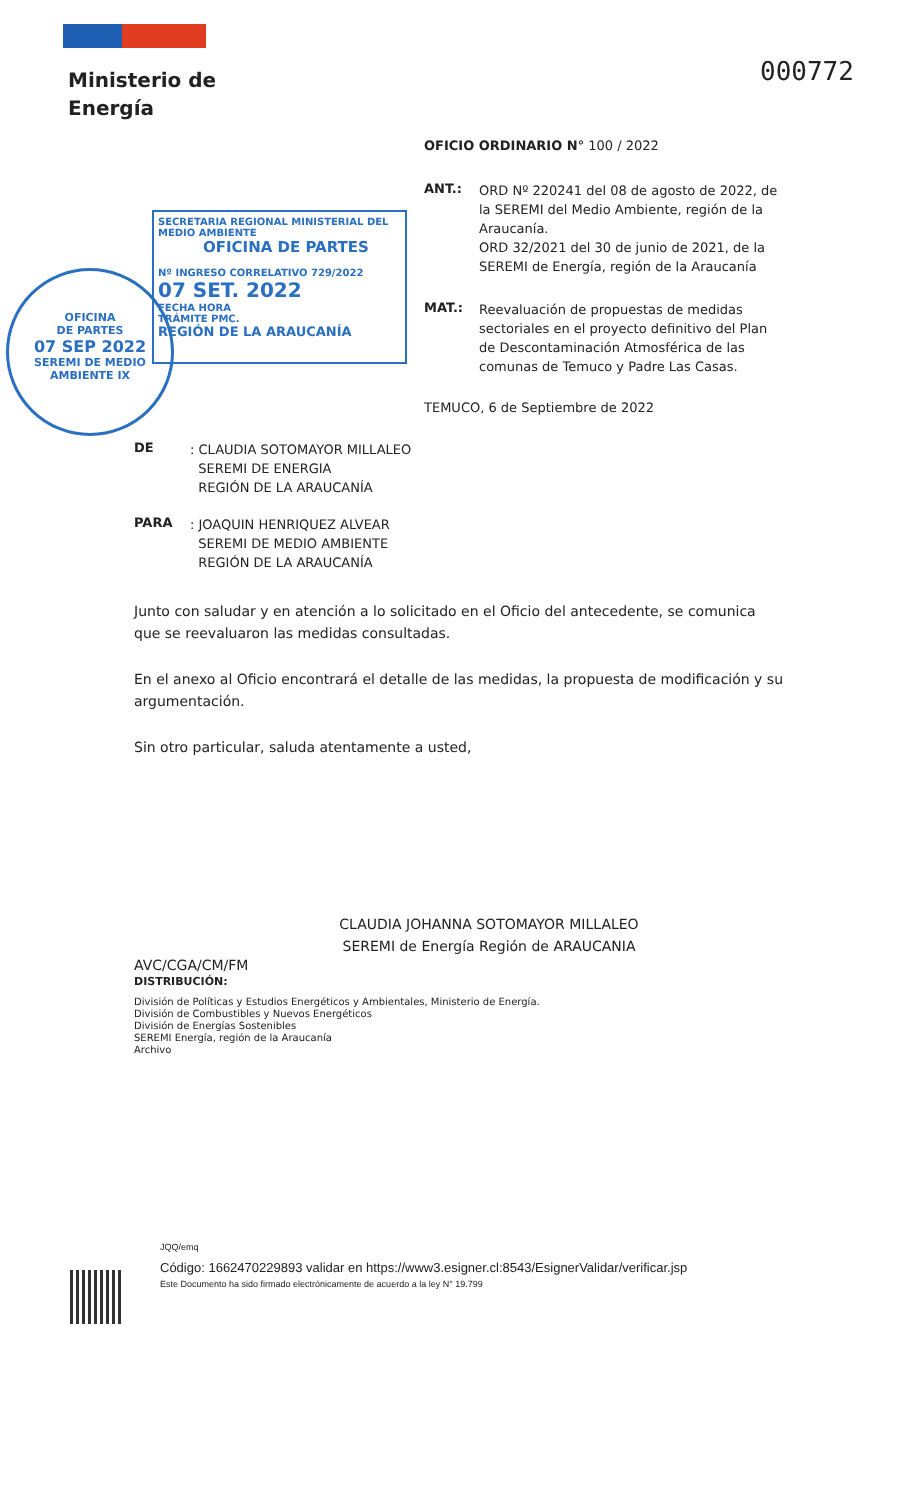Ministerio de
Energía
000772
SECRETARIA REGIONAL MINISTERIAL DEL MEDIO AMBIENTE
OFICINA DE PARTES
Nº INGRESO CORRELATIVO 729/2022
07 SET. 2022
FECHA HORA
TRÁMITE PMC.
REGIÓN DE LA ARAUCANÍA
OFICINA
DE PARTES
07 SEP 2022
SEREMI DE MEDIO
AMBIENTE IX
OFICIO ORDINARIO N° 100 / 2022
ANT.:
ORD Nº 220241 del 08 de agosto de 2022, de la SEREMI del Medio Ambiente, región de la Araucanía.
ORD 32/2021 del 30 de junio de 2021, de la SEREMI de Energía, región de la Araucanía
MAT.:
Reevaluación de propuestas de medidas sectoriales en el proyecto definitivo del Plan de Descontaminación Atmosférica de las comunas de Temuco y Padre Las Casas.
TEMUCO, 6 de Septiembre de 2022
DE
: CLAUDIA SOTOMAYOR MILLALEO
SEREMI DE ENERGIA
REGIÓN DE LA ARAUCANÍA
PARA
: JOAQUIN HENRIQUEZ ALVEAR
SEREMI DE MEDIO AMBIENTE
REGIÓN DE LA ARAUCANÍA
Junto con saludar y en atención a lo solicitado en el Oficio del antecedente, se comunica que se reevaluaron las medidas consultadas.
En el anexo al Oficio encontrará el detalle de las medidas, la propuesta de modificación y su argumentación.
Sin otro particular, saluda atentamente a usted,
CLAUDIA JOHANNA SOTOMAYOR MILLALEO
SEREMI de Energía Región de ARAUCANIA
AVC/CGA/CM/FM
DISTRIBUCIÓN:
División de Políticas y Estudios Energéticos y Ambientales, Ministerio de Energía.
División de Combustibles y Nuevos Energéticos
División de Energías Sostenibles
SEREMI Energía, región de la Araucanía
Archivo
JQQ/emq
Código: 1662470229893 validar en https://www3.esigner.cl:8543/EsignerValidar/verificar.jsp
Este Documento ha sido firmado electrónicamente de acuerdo a la ley N° 19.799